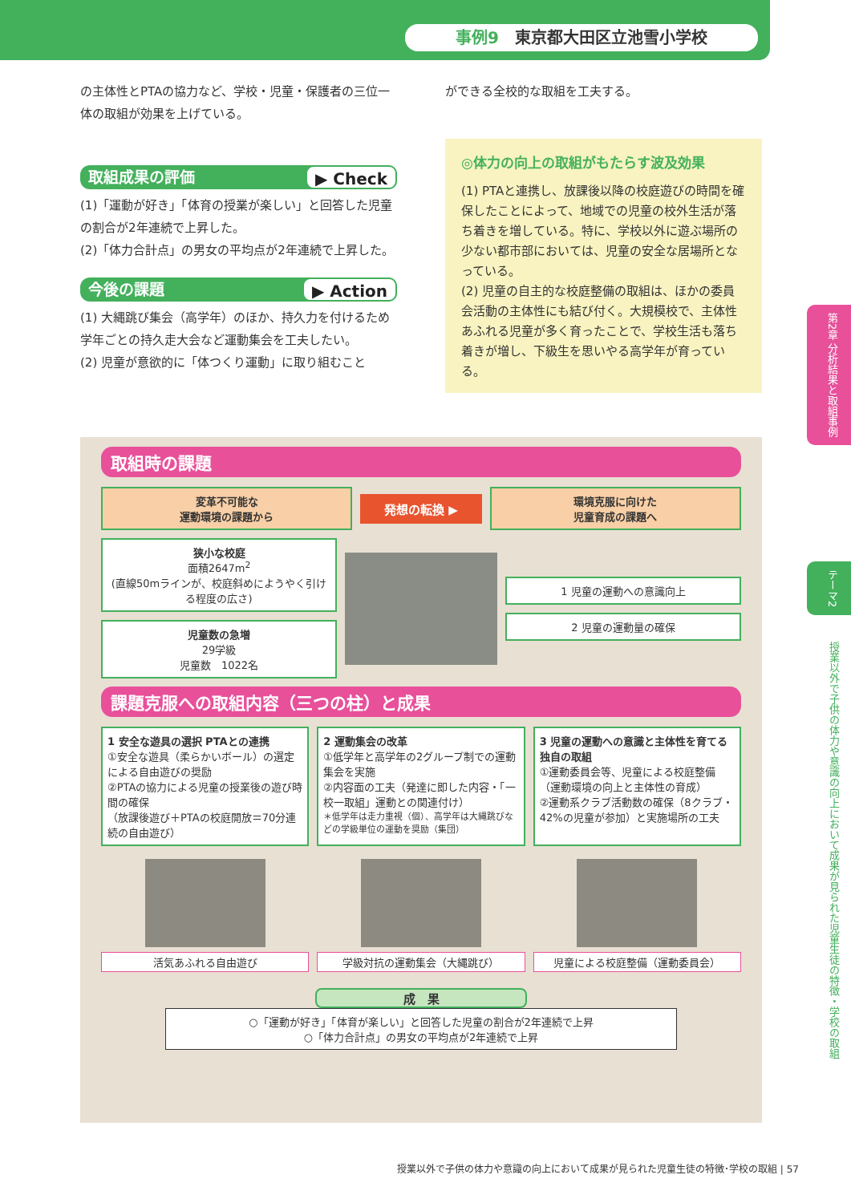事例9　東京都大田区立池雪小学校
の主体性とPTAの協力など、学校・児童・保護者の三位一体の取組が効果を上げている。
取組成果の評価 ▶ Check
(1)「運動が好き」「体育の授業が楽しい」と回答した児童の割合が2年連続で上昇した。
(2)「体力合計点」の男女の平均点が2年連続で上昇した。
今後の課題 ▶ Action
(1) 大縄跳び集会（高学年）のほか、持久力を付けるため学年ごとの持久走大会など運動集会を工夫したい。
(2) 児童が意欲的に「体つくり運動」に取り組むこと
ができる全校的な取組を工夫する。
◎体力の向上の取組がもたらす波及効果
(1) PTAと連携し、放課後以降の校庭遊びの時間を確保したことによって、地域での児童の校外生活が落ち着きを増している。特に、学校以外に遊ぶ場所の少ない都市部においては、児童の安全な居場所となっている。
(2) 児童の自主的な校庭整備の取組は、ほかの委員会活動の主体性にも結び付く。大規模校で、主体性あふれる児童が多く育ったことで、学校生活も落ち着きが増し、下級生を思いやる高学年が育っている。
取組時の課題
変革不可能な
運動環境の課題から
発想の転換 ▶
環境克服に向けた
児童育成の課題へ
狭小な校庭
面積2647m<sup>2</sup>
(直線50mラインが、校庭斜めにようやく引ける程度の広さ)
児童数の急増
29学級
児童数　1022名
1 児童の運動への意識向上
2 児童の運動量の確保
課題克服への取組内容（三つの柱）と成果
1 安全な遊具の選択 PTAとの連携
①安全な遊具（柔らかいボール）の選定による自由遊びの奨励
②PTAの協力による児童の授業後の遊び時間の確保
（放課後遊び＋PTAの校庭開放＝70分連続の自由遊び）
2 運動集会の改革
①低学年と高学年の2グループ制での運動集会を実施
②内容面の工夫（発達に即した内容・「一校一取組」運動との関連付け）
＊低学年は走力重視（個）、高学年は大縄跳びなどの学級単位の運動を奨励（集団）
3 児童の運動への意識と主体性を育てる独自の取組
①運動委員会等、児童による校庭整備（運動環境の向上と主体性の育成）
②運動系クラブ活動数の確保（8クラブ・42%の児童が参加）と実施場所の工夫
活気あふれる自由遊び 学級対抗の運動集会（大縄跳び） 児童による校庭整備（運動委員会）
成　果
○「運動が好き」「体育が楽しい」と回答した児童の割合が2年連続で上昇
○「体力合計点」の男女の平均点が2年連続で上昇
第2章 分析結果と取組事例
テーマ2
授業以外で子供の体力や意識の向上において成果が見られた児童生徒の特徴・学校の取組
授業以外で子供の体力や意識の向上において成果が見られた児童生徒の特徴･学校の取組 | 57